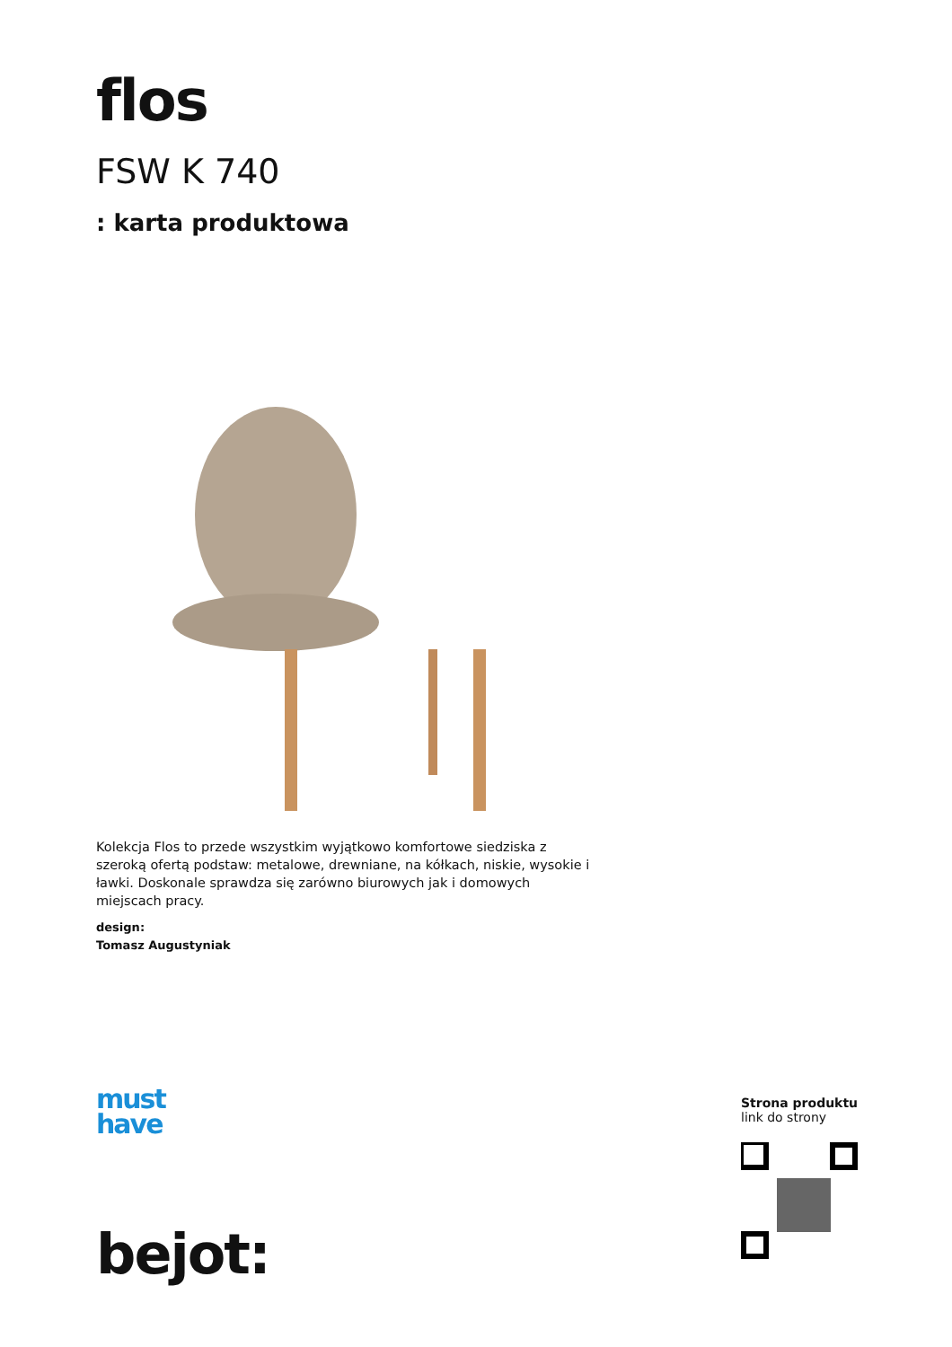flos
FSW K 740
: karta produktowa
Kolekcja Flos to przede wszystkim wyjątkowo komfortowe siedziska z szeroką ofertą podstaw: metalowe, drewniane, na kółkach, niskie, wysokie i ławki. Doskonale sprawdza się zarówno biurowych jak i domowych miejscach pracy.
design:
Tomasz Augustyniak
must
have
bejot:
Strona produktu
link do strony